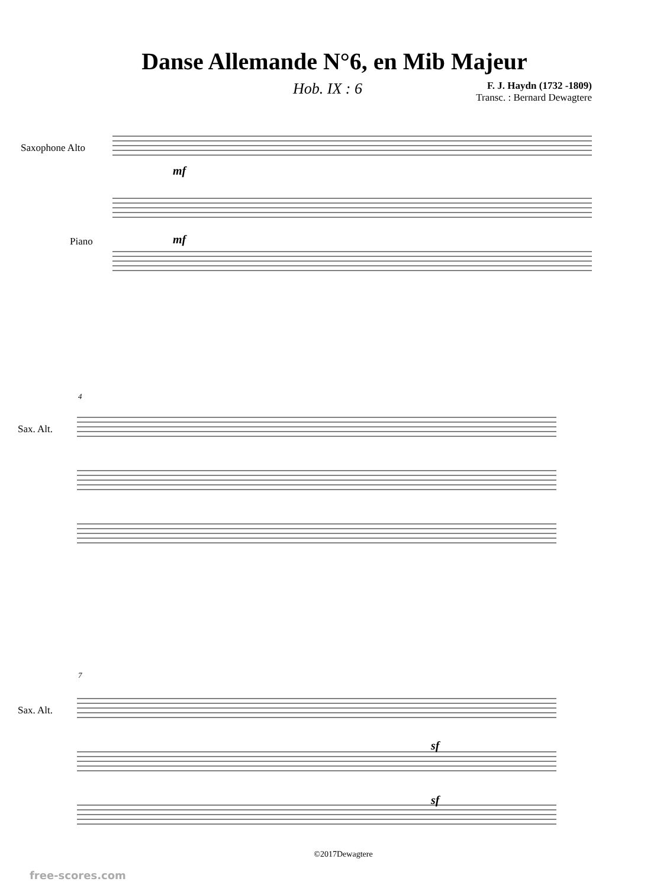Danse Allemande N°6, en Mib Majeur
Hob. IX : 6
F. J. Haydn (1732 -1809)
Transc. : Bernard Dewagtere
Saxophone Alto
Piano
mf
mf
4
Sax. Alt.
7
Sax. Alt.
sf
sf
©2017Dewagtere
free-scores.com